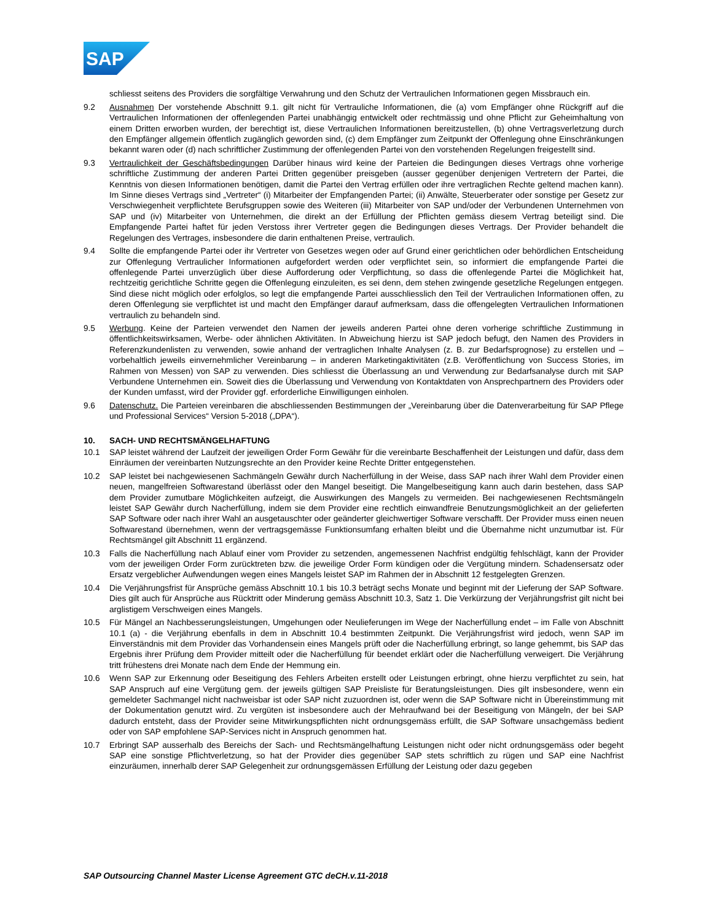SAP
schliesst seitens des Providers die sorgfältige Verwahrung und den Schutz der Vertraulichen Informationen gegen Missbrauch ein.
9.2 Ausnahmen Der vorstehende Abschnitt 9.1. gilt nicht für Vertrauliche Informationen, die (a) vom Empfänger ohne Rückgriff auf die Vertraulichen Informationen der offenlegenden Partei unabhängig entwickelt oder rechtmässig und ohne Pflicht zur Geheimhaltung von einem Dritten erworben wurden, der berechtigt ist, diese Vertraulichen Informationen bereitzustellen, (b) ohne Vertragsverletzung durch den Empfänger allgemein öffentlich zugänglich geworden sind, (c) dem Empfänger zum Zeitpunkt der Offenlegung ohne Einschränkungen bekannt waren oder (d) nach schriftlicher Zustimmung der offenlegenden Partei von den vorstehenden Regelungen freigestellt sind.
9.3 Vertraulichkeit der Geschäftsbedingungen Darüber hinaus wird keine der Parteien die Bedingungen dieses Vertrags ohne vorherige schriftliche Zustimmung der anderen Partei Dritten gegenüber preisgeben (ausser gegenüber denjenigen Vertretern der Partei, die Kenntnis von diesen Informationen benötigen, damit die Partei den Vertrag erfüllen oder ihre vertraglichen Rechte geltend machen kann). Im Sinne dieses Vertrags sind „Vertreter“ (i) Mitarbeiter der Empfangenden Partei; (ii) Anwälte, Steuerberater oder sonstige per Gesetz zur Verschwiegenheit verpflichtete Berufsgruppen sowie des Weiteren (iii) Mitarbeiter von SAP und/oder der Verbundenen Unternehmen von SAP und (iv) Mitarbeiter von Unternehmen, die direkt an der Erfüllung der Pflichten gemäss diesem Vertrag beteiligt sind. Die Empfangende Partei haftet für jeden Verstoss ihrer Vertreter gegen die Bedingungen dieses Vertrags. Der Provider behandelt die Regelungen des Vertrages, insbesondere die darin enthaltenen Preise, vertraulich.
9.4 Sollte die empfangende Partei oder ihr Vertreter von Gesetzes wegen oder auf Grund einer gerichtlichen oder behördlichen Entscheidung zur Offenlegung Vertraulicher Informationen aufgefordert werden oder verpflichtet sein, so informiert die empfangende Partei die offenlegende Partei unverzüglich über diese Aufforderung oder Verpflichtung, so dass die offenlegende Partei die Möglichkeit hat, rechtzeitig gerichtliche Schritte gegen die Offenlegung einzuleiten, es sei denn, dem stehen zwingende gesetzliche Regelungen entgegen. Sind diese nicht möglich oder erfolglos, so legt die empfangende Partei ausschliesslich den Teil der Vertraulichen Informationen offen, zu deren Offenlegung sie verpflichtet ist und macht den Empfänger darauf aufmerksam, dass die offengelegten Vertraulichen Informationen vertraulich zu behandeln sind.
9.5 Werbung. Keine der Parteien verwendet den Namen der jeweils anderen Partei ohne deren vorherige schriftliche Zustimmung in öffentlichkeitswirksamen, Werbe- oder ähnlichen Aktivitäten. In Abweichung hierzu ist SAP jedoch befugt, den Namen des Providers in Referenzkundenlisten zu verwenden, sowie anhand der vertraglichen Inhalte Analysen (z. B. zur Bedarfsprognose) zu erstellen und – vorbehaltlich jeweils einvernehmlicher Vereinbarung – in anderen Marketingaktivitäten (z.B. Veröffentlichung von Success Stories, im Rahmen von Messen) von SAP zu verwenden. Dies schliesst die Überlassung an und Verwendung zur Bedarfsanalyse durch mit SAP Verbundene Unternehmen ein. Soweit dies die Überlassung und Verwendung von Kontaktdaten von Ansprechpartnern des Providers oder der Kunden umfasst, wird der Provider ggf. erforderliche Einwilligungen einholen.
9.6 Datenschutz. Die Parteien vereinbaren die abschliessenden Bestimmungen der „Vereinbarung über die Datenverarbeitung für SAP Pflege und Professional Services“ Version 5-2018 („DPA“).
10. SACH- UND RECHTSMÄNGELHAFTUNG
10.1 SAP leistet während der Laufzeit der jeweiligen Order Form Gewähr für die vereinbarte Beschaffenheit der Leistungen und dafür, dass dem Einräumen der vereinbarten Nutzungsrechte an den Provider keine Rechte Dritter entgegenstehen.
10.2 SAP leistet bei nachgewiesenen Sachmängeln Gewähr durch Nacherfüllung in der Weise, dass SAP nach ihrer Wahl dem Provider einen neuen, mangelfreien Softwarestand überlässt oder den Mangel beseitigt. Die Mangelbeseitigung kann auch darin bestehen, dass SAP dem Provider zumutbare Möglichkeiten aufzeigt, die Auswirkungen des Mangels zu vermeiden. Bei nachgewiesenen Rechtsmängeln leistet SAP Gewähr durch Nacherfüllung, indem sie dem Provider eine rechtlich einwandfreie Benutzungsmöglichkeit an der gelieferten SAP Software oder nach ihrer Wahl an ausgetauschter oder geänderter gleichwertiger Software verschafft. Der Provider muss einen neuen Softwarestand übernehmen, wenn der vertragsgemässe Funktionsumfang erhalten bleibt und die Übernahme nicht unzumutbar ist. Für Rechtsmängel gilt Abschnitt 11 ergänzend.
10.3 Falls die Nacherfüllung nach Ablauf einer vom Provider zu setzenden, angemessenen Nachfrist endgültig fehlschlägt, kann der Provider vom der jeweiligen Order Form zurücktreten bzw. die jeweilige Order Form kündigen oder die Vergütung mindern. Schadensersatz oder Ersatz vergeblicher Aufwendungen wegen eines Mangels leistet SAP im Rahmen der in Abschnitt 12 festgelegten Grenzen.
10.4 Die Verjährungsfrist für Ansprüche gemäss Abschnitt 10.1 bis 10.3 beträgt sechs Monate und beginnt mit der Lieferung der SAP Software. Dies gilt auch für Ansprüche aus Rücktritt oder Minderung gemäss Abschnitt 10.3, Satz 1. Die Verkürzung der Verjährungsfrist gilt nicht bei arglistigem Verschweigen eines Mangels.
10.5 Für Mängel an Nachbesserungsleistungen, Umgehungen oder Neulieferungen im Wege der Nacherfüllung endet – im Falle von Abschnitt 10.1 (a) - die Verjährung ebenfalls in dem in Abschnitt 10.4 bestimmten Zeitpunkt. Die Verjährungsfrist wird jedoch, wenn SAP im Einverständnis mit dem Provider das Vorhandensein eines Mangels prüft oder die Nacherfüllung erbringt, so lange gehemmt, bis SAP das Ergebnis ihrer Prüfung dem Provider mitteilt oder die Nacherfüllung für beendet erklärt oder die Nacherfüllung verweigert. Die Verjährung tritt frühestens drei Monate nach dem Ende der Hemmung ein.
10.6 Wenn SAP zur Erkennung oder Beseitigung des Fehlers Arbeiten erstellt oder Leistungen erbringt, ohne hierzu verpflichtet zu sein, hat SAP Anspruch auf eine Vergütung gem. der jeweils gültigen SAP Preisliste für Beratungsleistungen. Dies gilt insbesondere, wenn ein gemeldeter Sachmangel nicht nachweisbar ist oder SAP nicht zuzuordnen ist, oder wenn die SAP Software nicht in Übereinstimmung mit der Dokumentation genutzt wird. Zu vergüten ist insbesondere auch der Mehraufwand bei der Beseitigung von Mängeln, der bei SAP dadurch entsteht, dass der Provider seine Mitwirkungspflichten nicht ordnungsgemäss erfüllt, die SAP Software unsachgemäss bedient oder von SAP empfohlene SAP-Services nicht in Anspruch genommen hat.
10.7 Erbringt SAP ausserhalb des Bereichs der Sach- und Rechtsmängelhaftung Leistungen nicht oder nicht ordnungsgemäss oder begeht SAP eine sonstige Pflichtverletzung, so hat der Provider dies gegenüber SAP stets schriftlich zu rügen und SAP eine Nachfrist einzuräumen, innerhalb derer SAP Gelegenheit zur ordnungsgemässen Erfüllung der Leistung oder dazu gegeben
SAP Outsourcing Channel Master License Agreement GTC deCH.v.11-2018